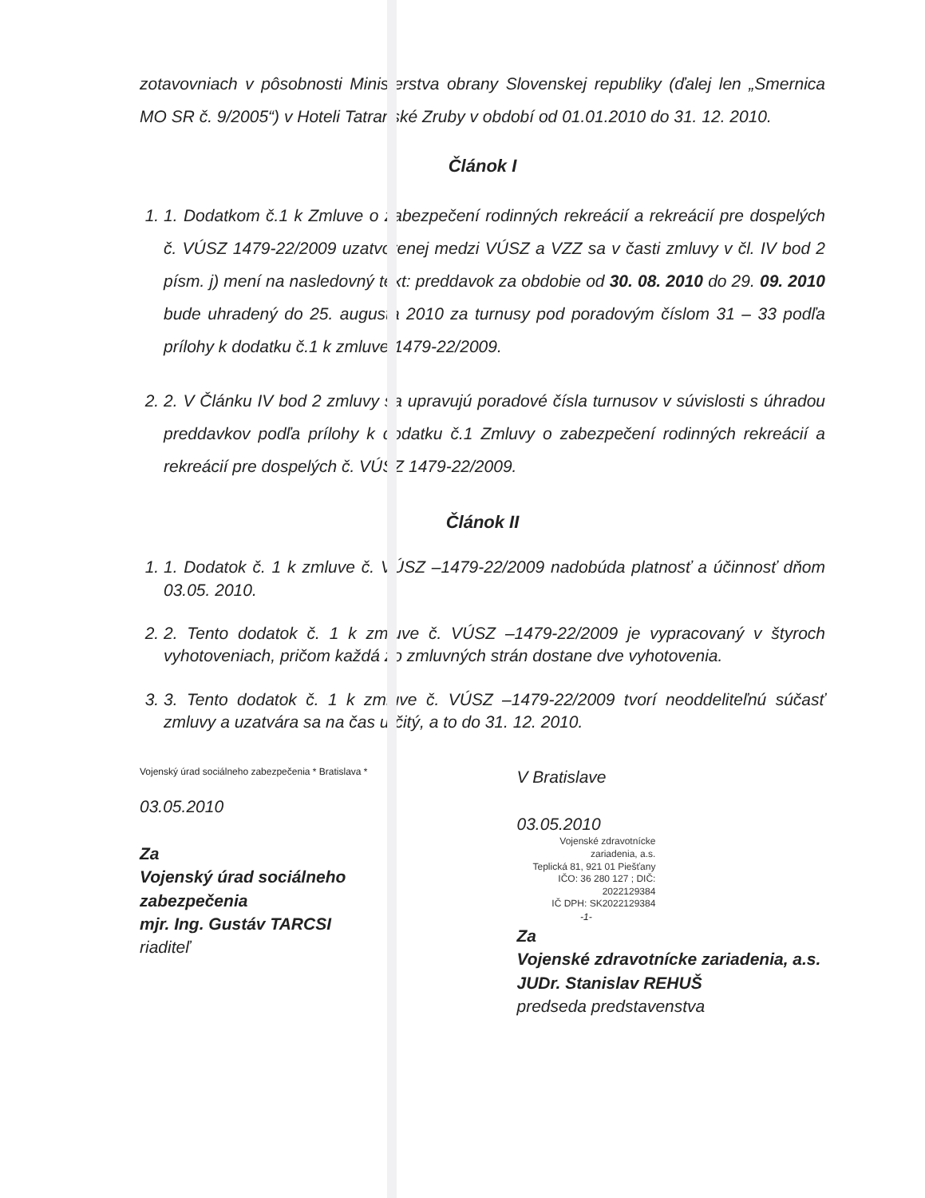zotavovniach v pôsobnosti Ministerstva obrany Slovenskej republiky (ďalej len „Smernica MO SR č. 9/2005“) v Hoteli Tatranské Zruby v období od 01.01.2010 do 31. 12. 2010.
Článok I
1. 1. Dodatkom č.1 k Zmluve o zabezpečení rodinných rekreácií a rekreácií pre dospelých č. VÚSZ 1479-22/2009 uzatvorenej medzi VÚSZ a VZZ sa v časti zmluvy v čl. IV bod 2 písm. j) mení na nasledovný text: preddavok za obdobie od 30. 08. 2010 do 29. 09. 2010 bude uhradený do 25. augusta 2010 za turnusy pod poradovým číslom 31 – 33 podľa prílohy k dodatku č.1 k zmluve 1479-22/2009.
2. 2. V Článku IV bod 2 zmluvy sa upravujú poradové čísla turnusov v súvislosti s úhradou preddavkov podľa prílohy k dodatku č.1 Zmluvy o zabezpečení rodinných rekreácií a rekreácií pre dospelých č. VÚSZ 1479-22/2009.
Článok II
1. 1. Dodatok č. 1 k zmluve č. VÚSZ –1479-22/2009 nadobúda platnosť a účinnosť dňom 03.05. 2010.
2. 2. Tento dodatok č. 1 k zmluve č. VÚSZ –1479-22/2009 je vypracovaný v štyroch vyhotoveniach, pričom každá zo zmluvných strán dostane dve vyhotovenia.
3. 3. Tento dodatok č. 1 k zmluve č. VÚSZ –1479-22/2009 tvorí neoddeliteľnú súčasť zmluvy a uzatvára sa na čas určitý, a to do 31. 12. 2010.
Vojenský úrad sociálneho zabezpečenia * Bratislava *
03.05.2010
Za
Vojenský úrad sociálneho zabezpečenia
mjr. Ing. Gustáv TARCSI
riaditeľ
V Bratislave
03.05.2010
Vojenské zdravotnícke zariadenia, a.s.
Teplická 81, 921 01 Piešťany
IČO: 36 280 127 ; DIČ: 2022129384
IČ DPH: SK2022129384
-1-
Za
Vojenské zdravotnícke zariadenia, a.s.
JUDr. Stanislav REHUŠ
predseda predstavenstva